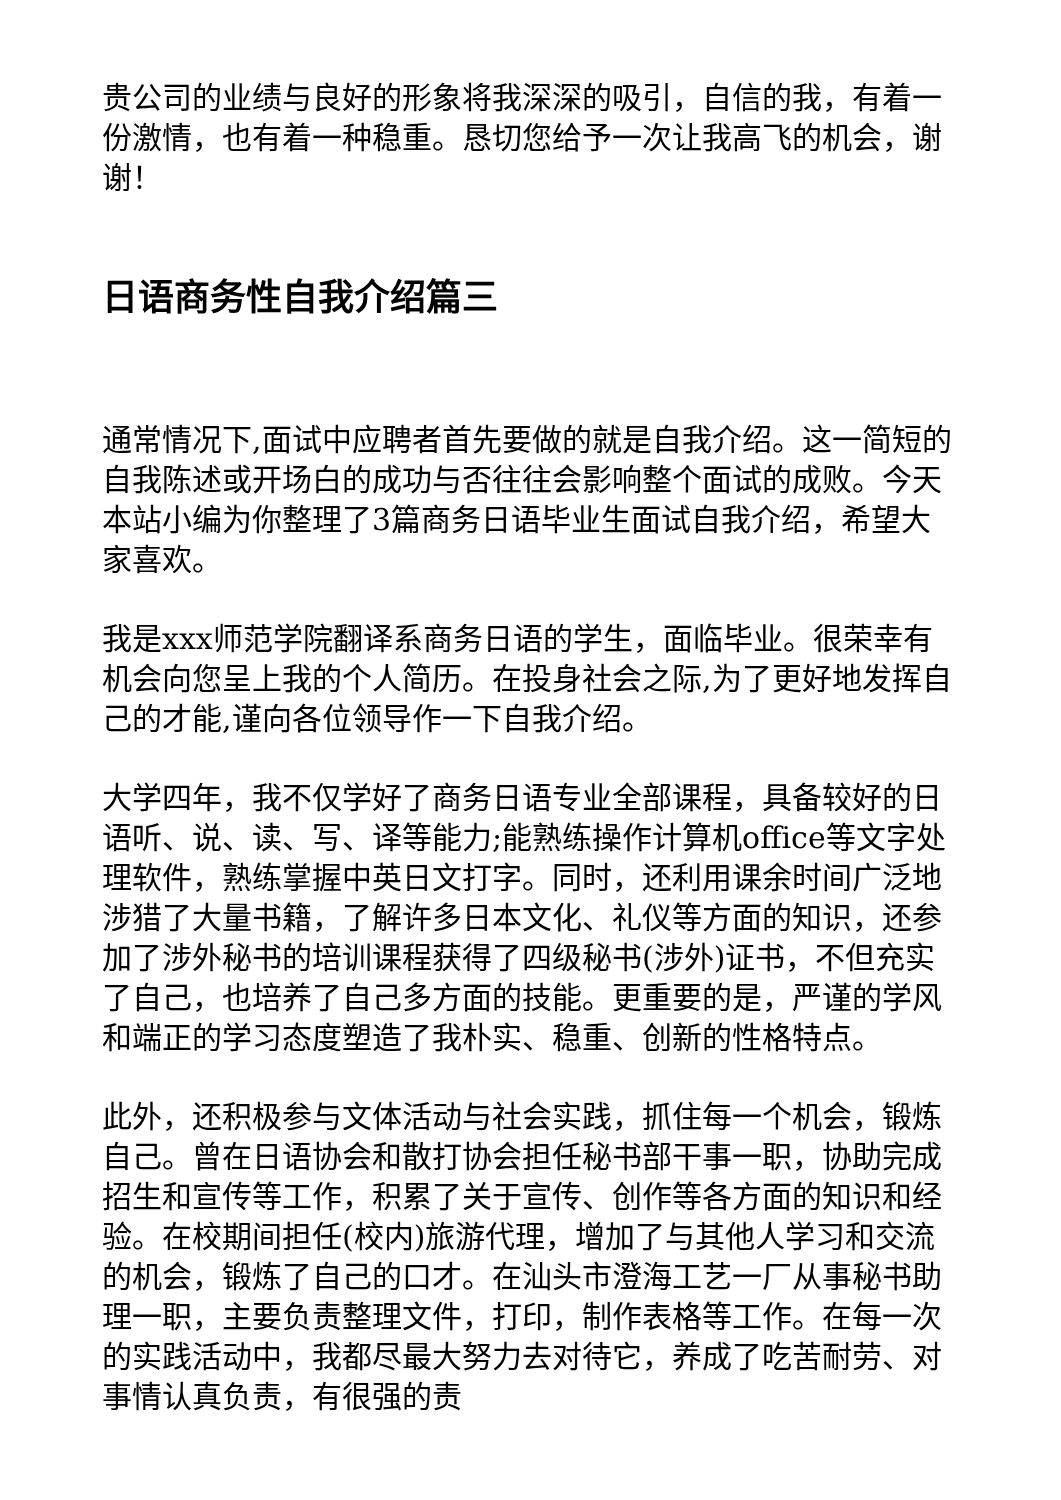贵公司的业绩与良好的形象将我深深的吸引，自信的我，有着一份激情，也有着一种稳重。恳切您给予一次让我高飞的机会，谢谢！
日语商务性自我介绍篇三
通常情况下,面试中应聘者首先要做的就是自我介绍。这一简短的自我陈述或开场白的成功与否往往会影响整个面试的成败。今天本站小编为你整理了3篇商务日语毕业生面试自我介绍，希望大家喜欢。
我是xxx师范学院翻译系商务日语的学生，面临毕业。很荣幸有机会向您呈上我的个人简历。在投身社会之际,为了更好地发挥自己的才能,谨向各位领导作一下自我介绍。
大学四年，我不仅学好了商务日语专业全部课程，具备较好的日语听、说、读、写、译等能力;能熟练操作计算机office等文字处理软件，熟练掌握中英日文打字。同时，还利用课余时间广泛地涉猎了大量书籍，了解许多日本文化、礼仪等方面的知识，还参加了涉外秘书的培训课程获得了四级秘书(涉外)证书，不但充实了自己，也培养了自己多方面的技能。更重要的是，严谨的学风和端正的学习态度塑造了我朴实、稳重、创新的性格特点。
此外，还积极参与文体活动与社会实践，抓住每一个机会，锻炼自己。曾在日语协会和散打协会担任秘书部干事一职，协助完成招生和宣传等工作，积累了关于宣传、创作等各方面的知识和经验。在校期间担任(校内)旅游代理，增加了与其他人学习和交流的机会，锻炼了自己的口才。在汕头市澄海工艺一厂从事秘书助理一职，主要负责整理文件，打印，制作表格等工作。在每一次的实践活动中，我都尽最大努力去对待它，养成了吃苦耐劳、对事情认真负责，有很强的责